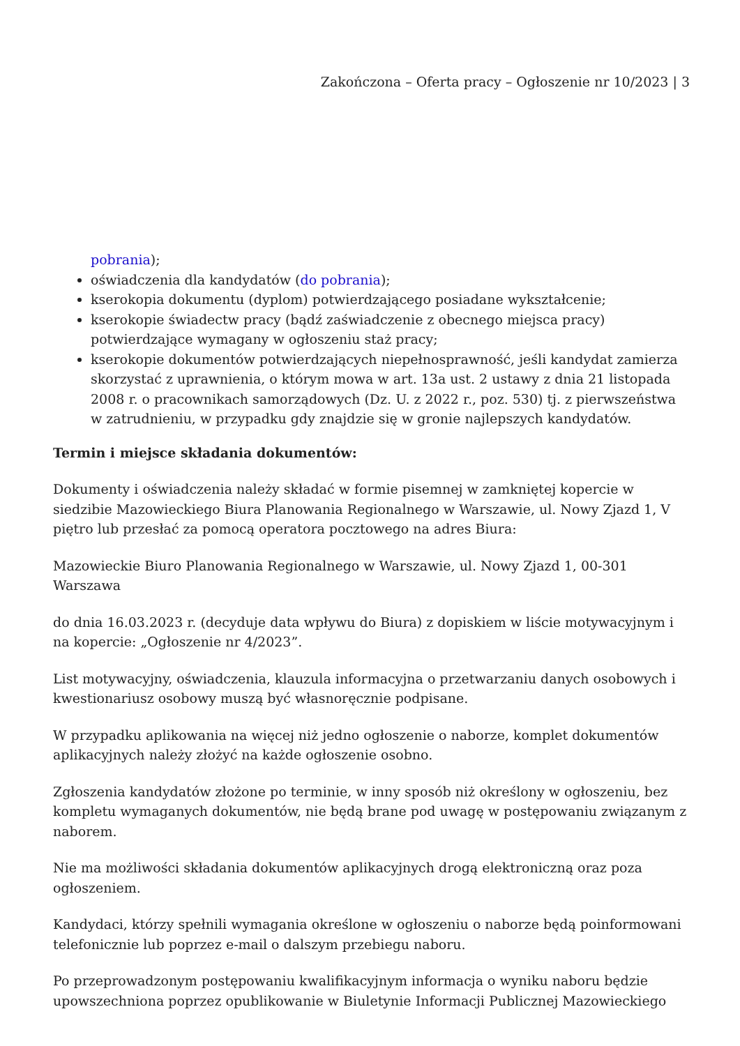Zakończona – Oferta pracy – Ogłoszenie nr 10/2023 | 3
pobrania);
oświadczenia dla kandydatów (do pobrania);
kserokopia dokumentu (dyplom) potwierdzającego posiadane wykształcenie;
kserokopie świadectw pracy (bądź zaświadczenie z obecnego miejsca pracy) potwierdzające wymagany w ogłoszeniu staż pracy;
kserokopie dokumentów potwierdzających niepełnosprawność, jeśli kandydat zamierza skorzystać z uprawnienia, o którym mowa w art. 13a ust. 2 ustawy z dnia 21 listopada 2008 r. o pracownikach samorządowych (Dz. U. z 2022 r., poz. 530) tj. z pierwszeństwa w zatrudnieniu, w przypadku gdy znajdzie się w gronie najlepszych kandydatów.
Termin i miejsce składania dokumentów:
Dokumenty i oświadczenia należy składać w formie pisemnej w zamkniętej kopercie w siedzibie Mazowieckiego Biura Planowania Regionalnego w Warszawie, ul. Nowy Zjazd 1, V piętro lub przesłać za pomocą operatora pocztowego na adres Biura:
Mazowieckie Biuro Planowania Regionalnego w Warszawie, ul. Nowy Zjazd 1, 00-301 Warszawa
do dnia 16.03.2023 r. (decyduje data wpływu do Biura) z dopiskiem w liście motywacyjnym i na kopercie: „Ogłoszenie nr 4/2023”.
List motywacyjny, oświadczenia, klauzula informacyjna o przetwarzaniu danych osobowych i kwestionariusz osobowy muszą być własnoręcznie podpisane.
W przypadku aplikowania na więcej niż jedno ogłoszenie o naborze, komplet dokumentów aplikacyjnych należy złożyć na każde ogłoszenie osobno.
Zgłoszenia kandydatów złożone po terminie, w inny sposób niż określony w ogłoszeniu, bez kompletu wymaganych dokumentów, nie będą brane pod uwagę w postępowaniu związanym z naborem.
Nie ma możliwości składania dokumentów aplikacyjnych drogą elektroniczną oraz poza ogłoszeniem.
Kandydaci, którzy spełnili wymagania określone w ogłoszeniu o naborze będą poinformowani telefonicznie lub poprzez e-mail o dalszym przebiegu naboru.
Po przeprowadzonym postępowaniu kwalifikacyjnym informacja o wyniku naboru będzie upowszechniona poprzez opublikowanie w Biuletynie Informacji Publicznej Mazowieckiego